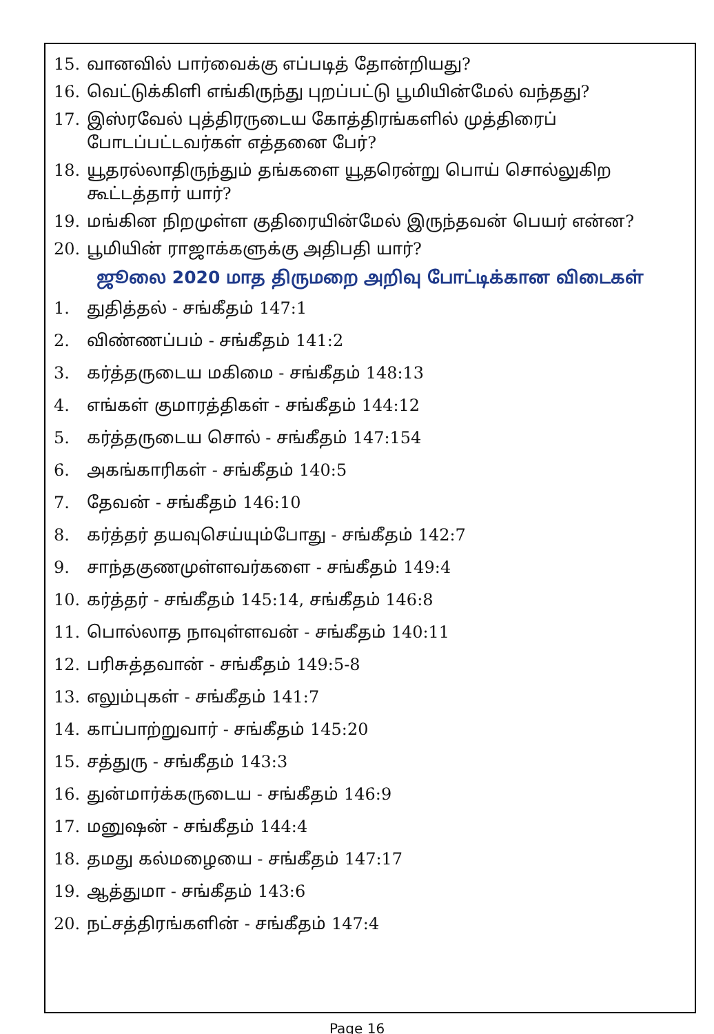15. வானவில் பார்வைக்கு எப்படித் தோன்றியது?
16. வெட்டுக்கிளி எங்கிருந்து புறப்பட்டு பூமியின்மேல் வந்தது?
17. இஸ்ரவேல் புத்திரருடைய கோத்திரங்களில் முத்திரைப் போடப்பட்டவர்கள் எத்தனை பேர்?
18. யூதரல்லாதிருந்தும் தங்களை யூதரென்று பொய் சொல்லுகிற கூட்டத்தார் யார்?
19. மங்கின நிறமுள்ள குதிரையின்மேல் இருந்தவன் பெயர் என்ன?
20. பூமியின் ராஜாக்களுக்கு அதிபதி யார்?
ஜூலை 2020 மாத திருமறை அறிவு போட்டிக்கான விடைகள்
1. துதித்தல் - சங்கீதம் 147:1
2. விண்ணப்பம் - சங்கீதம் 141:2
3. கர்த்தருடைய மகிமை - சங்கீதம் 148:13
4. எங்கள் குமாரத்திகள் - சங்கீதம் 144:12
5. கர்த்தருடைய சொல் - சங்கீதம் 147:154
6. அகங்காரிகள் - சங்கீதம் 140:5
7. தேவன் - சங்கீதம் 146:10
8. கர்த்தர் தயவுசெய்யும்போது - சங்கீதம் 142:7
9. சாந்தகுணமுள்ளவர்களை - சங்கீதம் 149:4
10. கர்த்தர் - சங்கீதம் 145:14, சங்கீதம் 146:8
11. பொல்லாத நாவுள்ளவன் - சங்கீதம் 140:11
12. பரிசுத்தவான் - சங்கீதம் 149:5-8
13. எலும்புகள் - சங்கீதம் 141:7
14. காப்பாற்றுவார் - சங்கீதம் 145:20
15. சத்துரு - சங்கீதம் 143:3
16. துன்மார்க்கருடைய - சங்கீதம் 146:9
17. மனுஷன் - சங்கீதம் 144:4
18. தமது கல்மழையை - சங்கீதம் 147:17
19. ஆத்துமா - சங்கீதம் 143:6
20. நட்சத்திரங்களின் - சங்கீதம் 147:4
Page 16